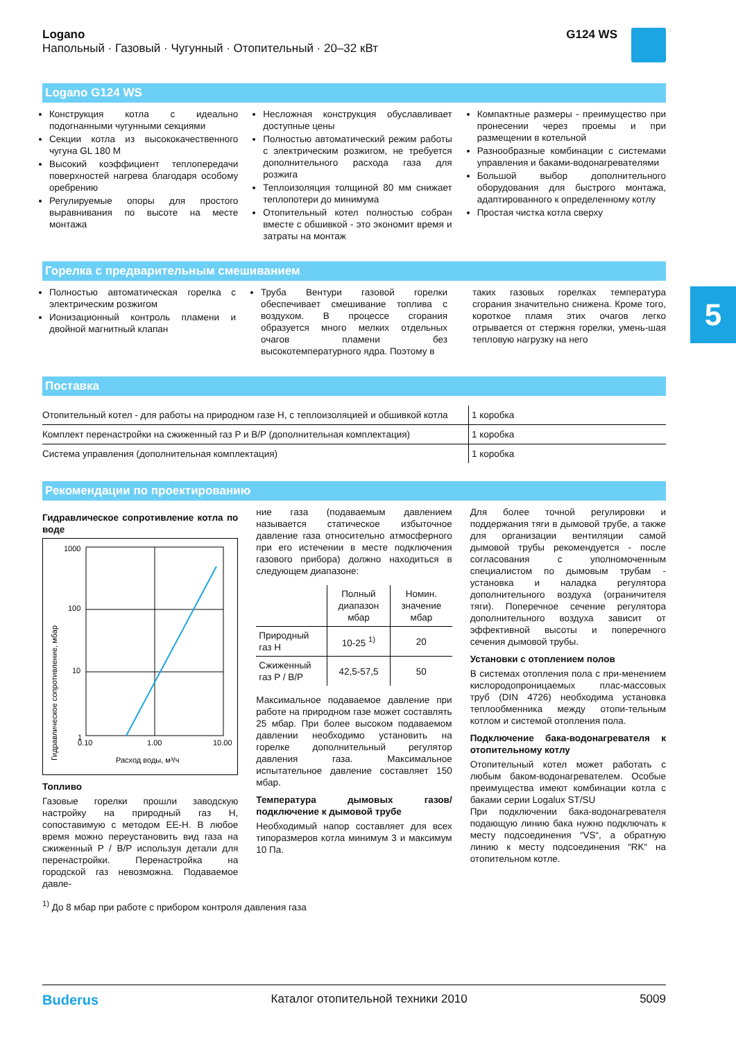Logano
Напольный · Газовый · Чугунный · Отопительный · 20–32 кВт
G124 WS
Logano G124 WS
Конструкция котла с идеально подогнанными чугунными секциями
Секции котла из высококачественного чугуна GL 180 M
Высокий коэффициент теплопередачи поверхностей нагрева благодаря особому оребрению
Регулируемые опоры для простого выравнивания по высоте на месте монтажа
Несложная конструкция обуславливает доступные цены
Полностью автоматический режим работы с электрическим розжигом, не требуется дополнительного расхода газа для розжига
Теплоизоляция толщиной 80 мм снижает теплопотери до минимума
Отопительный котел полностью собран вместе с обшивкой - это экономит время и затраты на монтаж
Компактные размеры - преимущество при пронесении через проемы и при размещении в котельной
Разнообразные комбинации с системами управления и баками-водонагревателями
Большой выбор дополнительного оборудования для быстрого монтажа, адаптированного к определенному котлу
Простая чистка котла сверху
Горелка с предварительным смешиванием
Полностью автоматическая горелка с электрическим розжигом
Ионизационный контроль пламени и двойной магнитный клапан
Труба Вентури газовой горелки обеспечивает смешивание топлива с воздухом. В процессе сгорания образуется много мелких отдельных очагов пламени без высокотемпературного ядра. Поэтому в
таких газовых горелках температура сгорания значительно снижена. Кроме того, короткое пламя этих очагов легко отрывается от стержня горелки, умень-шая тепловую нагрузку на него
Поставка
| Отопительный котел - для работы на природном газе H, с теплоизоляцией и обшивкой котла | 1 коробка |
| Комплект перенастройки на сжиженный газ P и B/P (дополнительная комплектация) | 1 коробка |
| Система управления (дополнительная комплектация) | 1 коробка |
Рекомендации по проектированию
Гидравлическое сопротивление котла по воде
1000
100
10
1
0.10
1.00
10.00
Расход воды, м³/ч
Гидравлическое сопротивление, мбар
Топливо
Газовые горелки прошли заводскую настройку на природный газ H, сопоставимую с методом EE-H. В любое время можно переустановить вид газа на сжиженный P / B/P используя детали для перенастройки. Перенастройка на городской газ невозможна. Подаваемое давле-
ние газа (подаваемым давлением называется статическое избыточное давление газа относительно атмосферного при его истечении в месте подключения газового прибора) должно находиться в следующем диапазоне:
| | Полный диапазон мбар | Номин. значение мбар |
| --- | --- | --- |
| Природный газ H | 10-25 <sup>1)</sup> | 20 |
| Сжиженный газ P / B/P | 42,5-57,5 | 50 |
Максимальное подаваемое давление при работе на природном газе может составлять 25 мбар. При более высоком подаваемом давлении необходимо установить на горелке дополнительный регулятор давления газа. Максимальное испытательное давление составляет 150 мбар.
Температура дымовых газов/подключение к дымовой трубе
Необходимый напор составляет для всех типоразмеров котла минимум 3 и максимум 10 Па.
Для более точной регулировки и поддержания тяги в дымовой трубе, а также для организации вентиляции самой дымовой трубы рекомендуется - после согласования с уполномоченным специалистом по дымовым трубам - установка и наладка регулятора дополнительного воздуха (ограничителя тяги). Поперечное сечение регулятора дополнительного воздуха зависит от эффективной высоты и поперечного сечения дымовой трубы.
Установки с отоплением полов
В системах отопления пола с при-менением кислородопроницаемых плас-массовых труб (DIN 4726) необходима установка теплообменника между отопи-тельным котлом и системой отопления пола.
Подключение бака-водонагревателя к отопительному котлу
Отопительный котел может работать с любым баком-водонагревателем. Особые преимущества имеют комбинации котла с баками серии Logalux ST/SU
При подключении бака-водонагревателя подающую линию бака нужно подключать к месту подсоединения “VS“, а обратную линию к месту подсоединения “RK“ на отопительном котле.
<sup>1)</sup> До 8 мбар при работе с прибором контроля давления газа
5
Buderus Каталог отопительной техники 2010 5009